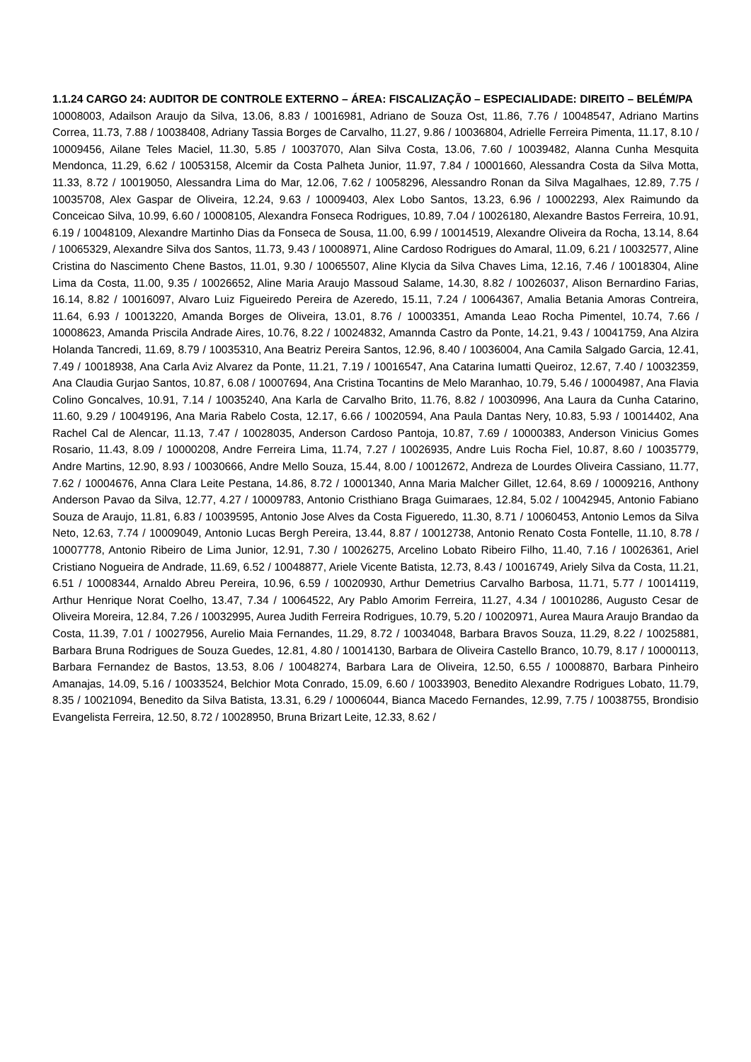1.1.24 CARGO 24: AUDITOR DE CONTROLE EXTERNO – ÁREA: FISCALIZAÇÃO – ESPECIALIDADE: DIREITO – BELÉM/PA
10008003, Adailson Araujo da Silva, 13.06, 8.83 / 10016981, Adriano de Souza Ost, 11.86, 7.76 / 10048547, Adriano Martins Correa, 11.73, 7.88 / 10038408, Adriany Tassia Borges de Carvalho, 11.27, 9.86 / 10036804, Adrielle Ferreira Pimenta, 11.17, 8.10 / 10009456, Ailane Teles Maciel, 11.30, 5.85 / 10037070, Alan Silva Costa, 13.06, 7.60 / 10039482, Alanna Cunha Mesquita Mendonca, 11.29, 6.62 / 10053158, Alcemir da Costa Palheta Junior, 11.97, 7.84 / 10001660, Alessandra Costa da Silva Motta, 11.33, 8.72 / 10019050, Alessandra Lima do Mar, 12.06, 7.62 / 10058296, Alessandro Ronan da Silva Magalhaes, 12.89, 7.75 / 10035708, Alex Gaspar de Oliveira, 12.24, 9.63 / 10009403, Alex Lobo Santos, 13.23, 6.96 / 10002293, Alex Raimundo da Conceicao Silva, 10.99, 6.60 / 10008105, Alexandra Fonseca Rodrigues, 10.89, 7.04 / 10026180, Alexandre Bastos Ferreira, 10.91, 6.19 / 10048109, Alexandre Martinho Dias da Fonseca de Sousa, 11.00, 6.99 / 10014519, Alexandre Oliveira da Rocha, 13.14, 8.64 / 10065329, Alexandre Silva dos Santos, 11.73, 9.43 / 10008971, Aline Cardoso Rodrigues do Amaral, 11.09, 6.21 / 10032577, Aline Cristina do Nascimento Chene Bastos, 11.01, 9.30 / 10065507, Aline Klycia da Silva Chaves Lima, 12.16, 7.46 / 10018304, Aline Lima da Costa, 11.00, 9.35 / 10026652, Aline Maria Araujo Massoud Salame, 14.30, 8.82 / 10026037, Alison Bernardino Farias, 16.14, 8.82 / 10016097, Alvaro Luiz Figueiredo Pereira de Azeredo, 15.11, 7.24 / 10064367, Amalia Betania Amoras Contreira, 11.64, 6.93 / 10013220, Amanda Borges de Oliveira, 13.01, 8.76 / 10003351, Amanda Leao Rocha Pimentel, 10.74, 7.66 / 10008623, Amanda Priscila Andrade Aires, 10.76, 8.22 / 10024832, Amannda Castro da Ponte, 14.21, 9.43 / 10041759, Ana Alzira Holanda Tancredi, 11.69, 8.79 / 10035310, Ana Beatriz Pereira Santos, 12.96, 8.40 / 10036004, Ana Camila Salgado Garcia, 12.41, 7.49 / 10018938, Ana Carla Aviz Alvarez da Ponte, 11.21, 7.19 / 10016547, Ana Catarina Iumatti Queiroz, 12.67, 7.40 / 10032359, Ana Claudia Gurjao Santos, 10.87, 6.08 / 10007694, Ana Cristina Tocantins de Melo Maranhao, 10.79, 5.46 / 10004987, Ana Flavia Colino Goncalves, 10.91, 7.14 / 10035240, Ana Karla de Carvalho Brito, 11.76, 8.82 / 10030996, Ana Laura da Cunha Catarino, 11.60, 9.29 / 10049196, Ana Maria Rabelo Costa, 12.17, 6.66 / 10020594, Ana Paula Dantas Nery, 10.83, 5.93 / 10014402, Ana Rachel Cal de Alencar, 11.13, 7.47 / 10028035, Anderson Cardoso Pantoja, 10.87, 7.69 / 10000383, Anderson Vinicius Gomes Rosario, 11.43, 8.09 / 10000208, Andre Ferreira Lima, 11.74, 7.27 / 10026935, Andre Luis Rocha Fiel, 10.87, 8.60 / 10035779, Andre Martins, 12.90, 8.93 / 10030666, Andre Mello Souza, 15.44, 8.00 / 10012672, Andreza de Lourdes Oliveira Cassiano, 11.77, 7.62 / 10004676, Anna Clara Leite Pestana, 14.86, 8.72 / 10001340, Anna Maria Malcher Gillet, 12.64, 8.69 / 10009216, Anthony Anderson Pavao da Silva, 12.77, 4.27 / 10009783, Antonio Cristhiano Braga Guimaraes, 12.84, 5.02 / 10042945, Antonio Fabiano Souza de Araujo, 11.81, 6.83 / 10039595, Antonio Jose Alves da Costa Figueredo, 11.30, 8.71 / 10060453, Antonio Lemos da Silva Neto, 12.63, 7.74 / 10009049, Antonio Lucas Bergh Pereira, 13.44, 8.87 / 10012738, Antonio Renato Costa Fontelle, 11.10, 8.78 / 10007778, Antonio Ribeiro de Lima Junior, 12.91, 7.30 / 10026275, Arcelino Lobato Ribeiro Filho, 11.40, 7.16 / 10026361, Ariel Cristiano Nogueira de Andrade, 11.69, 6.52 / 10048877, Ariele Vicente Batista, 12.73, 8.43 / 10016749, Ariely Silva da Costa, 11.21, 6.51 / 10008344, Arnaldo Abreu Pereira, 10.96, 6.59 / 10020930, Arthur Demetrius Carvalho Barbosa, 11.71, 5.77 / 10014119, Arthur Henrique Norat Coelho, 13.47, 7.34 / 10064522, Ary Pablo Amorim Ferreira, 11.27, 4.34 / 10010286, Augusto Cesar de Oliveira Moreira, 12.84, 7.26 / 10032995, Aurea Judith Ferreira Rodrigues, 10.79, 5.20 / 10020971, Aurea Maura Araujo Brandao da Costa, 11.39, 7.01 / 10027956, Aurelio Maia Fernandes, 11.29, 8.72 / 10034048, Barbara Bravos Souza, 11.29, 8.22 / 10025881, Barbara Bruna Rodrigues de Souza Guedes, 12.81, 4.80 / 10014130, Barbara de Oliveira Castello Branco, 10.79, 8.17 / 10000113, Barbara Fernandez de Bastos, 13.53, 8.06 / 10048274, Barbara Lara de Oliveira, 12.50, 6.55 / 10008870, Barbara Pinheiro Amanajas, 14.09, 5.16 / 10033524, Belchior Mota Conrado, 15.09, 6.60 / 10033903, Benedito Alexandre Rodrigues Lobato, 11.79, 8.35 / 10021094, Benedito da Silva Batista, 13.31, 6.29 / 10006044, Bianca Macedo Fernandes, 12.99, 7.75 / 10038755, Brondisio Evangelista Ferreira, 12.50, 8.72 / 10028950, Bruna Brizart Leite, 12.33, 8.62 /